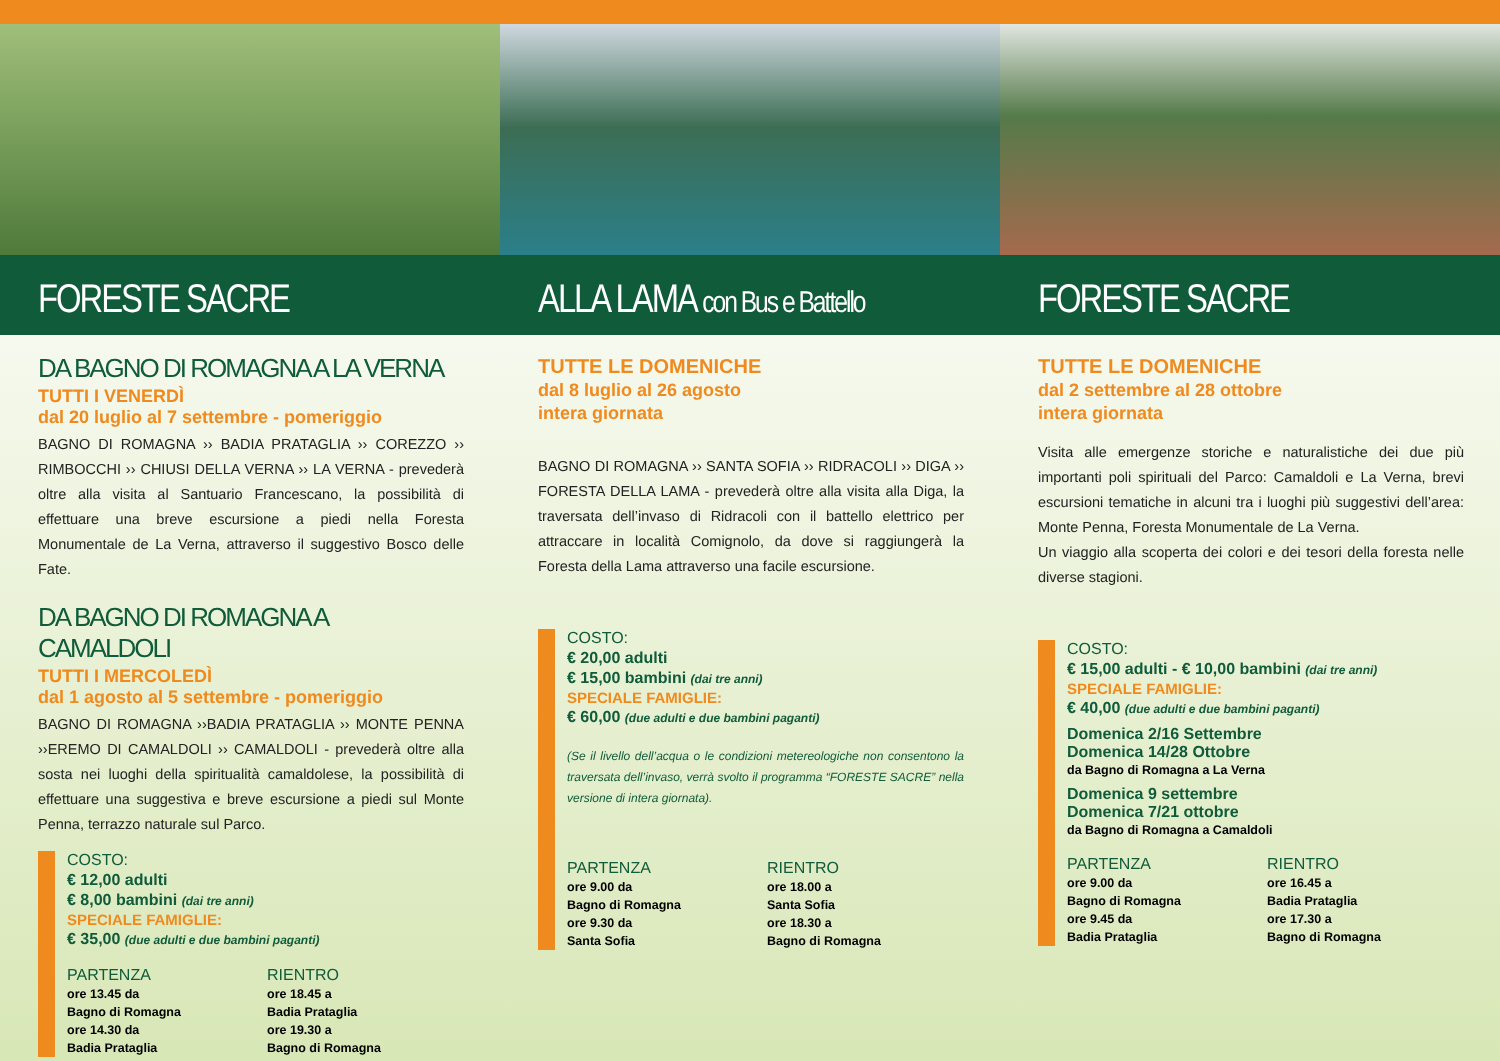FORESTE SACRE
DA BAGNO DI ROMAGNA A LA VERNA
TUTTI I VENERDÌ
dal 20 luglio al 7 settembre - pomeriggio
BAGNO DI ROMAGNA ›› BADIA PRATAGLIA ›› COREZZO ›› RIMBOCCHI ›› CHIUSI DELLA VERNA ›› LA VERNA - prevederà oltre alla visita al Santuario Francescano, la possibilità di effettuare una breve escursione a piedi nella Foresta Monumentale de La Verna, attraverso il suggestivo Bosco delle Fate.
DA BAGNO DI ROMAGNA A CAMALDOLI
TUTTI I MERCOLEDÌ
dal 1 agosto al 5 settembre - pomeriggio
BAGNO DI ROMAGNA ››BADIA PRATAGLIA ›› MONTE PENNA ››EREMO DI CAMALDOLI ›› CAMALDOLI - prevederà oltre alla sosta nei luoghi della spiritualità camaldolese, la possibilità di effettuare una suggestiva e breve escursione a piedi sul Monte Penna, terrazzo naturale sul Parco.
COSTO:
€ 12,00 adulti
€ 8,00 bambini (dai tre anni)
SPECIALE FAMIGLIE:
€ 35,00 (due adulti e due bambini paganti)
PARTENZA
ore 13.45 da
Bagno di Romagna
ore 14.30 da
Badia Prataglia
RIENTRO
ore 18.45 a
Badia Prataglia
ore 19.30 a
Bagno di Romagna
ALLA LAMA con Bus e Battello
TUTTE LE DOMENICHE
dal 8 luglio al 26 agosto
intera giornata
BAGNO DI ROMAGNA ›› SANTA SOFIA ›› RIDRACOLI ›› DIGA ›› FORESTA DELLA LAMA - prevederà oltre alla visita alla Diga, la traversata dell’invaso di Ridracoli con il battello elettrico per attraccare in località Comignolo, da dove si raggiungerà la Foresta della Lama attraverso una facile escursione.
COSTO:
€ 20,00 adulti
€ 15,00 bambini (dai tre anni)
SPECIALE FAMIGLIE:
€ 60,00 (due adulti e due bambini paganti)
(Se il livello dell’acqua o le condizioni metereologiche non consentono la traversata dell’invaso, verrà svolto il programma “FORESTE SACRE” nella versione di intera giornata).
PARTENZA
ore 9.00 da
Bagno di Romagna
ore 9.30 da
Santa Sofia
RIENTRO
ore 18.00 a
Santa Sofia
ore 18.30 a
Bagno di Romagna
FORESTE SACRE
TUTTE LE DOMENICHE
dal 2 settembre al 28 ottobre
intera giornata
Visita alle emergenze storiche e naturalistiche dei due più importanti poli spirituali del Parco: Camaldoli e La Verna, brevi escursioni tematiche in alcuni tra i luoghi più suggestivi dell’area: Monte Penna, Foresta Monumentale de La Verna.
Un viaggio alla scoperta dei colori e dei tesori della foresta nelle diverse stagioni.
COSTO:
€ 15,00 adulti - € 10,00 bambini (dai tre anni)
SPECIALE FAMIGLIE:
€ 40,00 (due adulti e due bambini paganti)
Domenica 2/16 Settembre
Domenica 14/28 Ottobre
da Bagno di Romagna a La Verna
Domenica 9 settembre
Domenica 7/21 ottobre
da Bagno di Romagna a Camaldoli
PARTENZA
ore 9.00 da
Bagno di Romagna
ore 9.45 da
Badia Prataglia
RIENTRO
ore 16.45 a
Badia Prataglia
ore 17.30 a
Bagno di Romagna